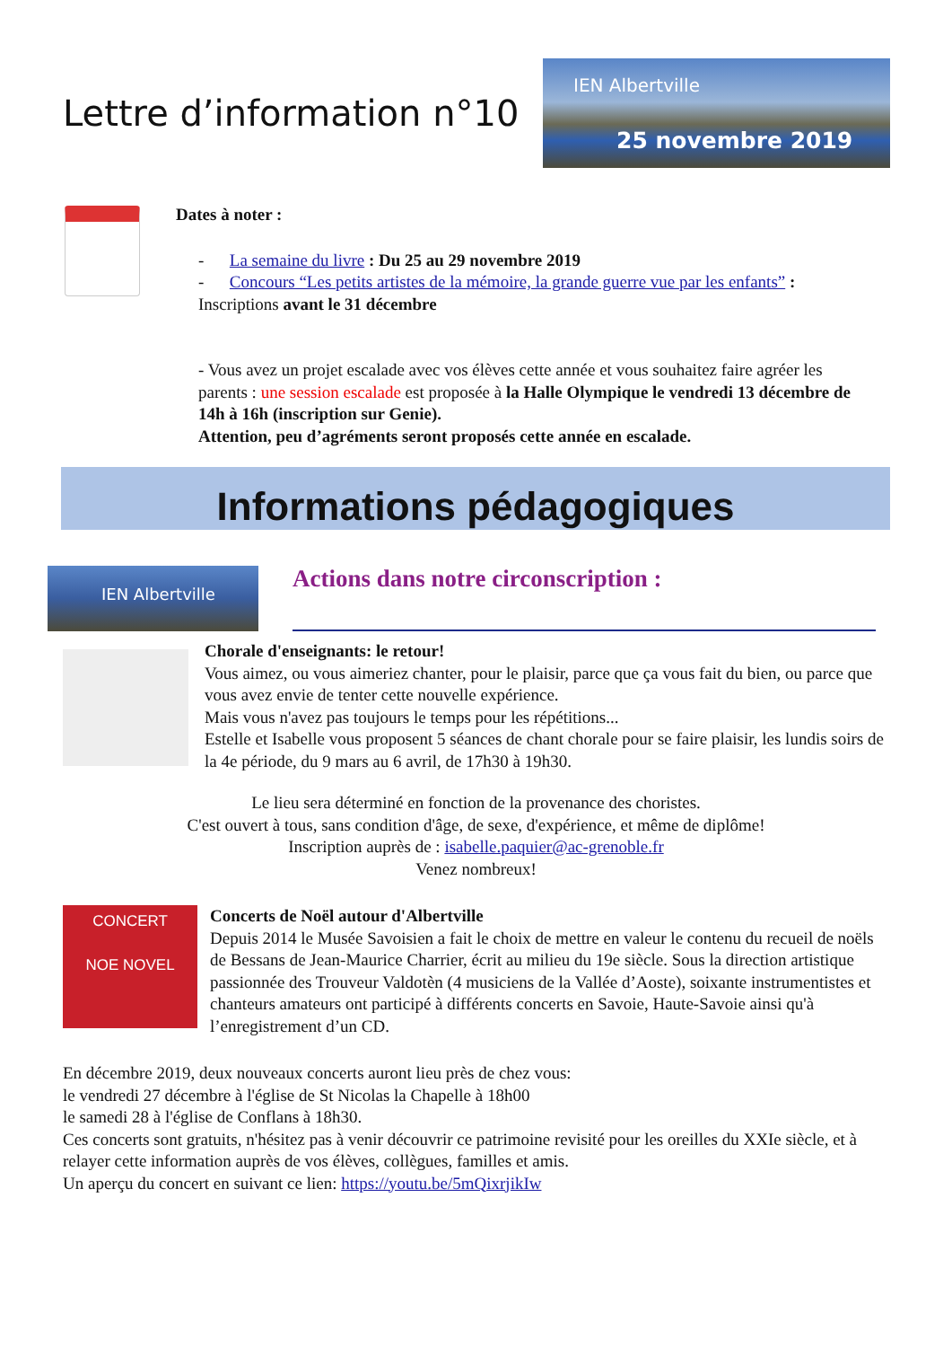Lettre d’information n°10
IEN Albertville
25 novembre 2019
Dates à noter :
- La semaine du livre : Du 25 au 29 novembre 2019
- Concours “Les petits artistes de la mémoire, la grande guerre vue par les enfants” :
Inscriptions avant le 31 décembre
- Vous avez un projet escalade avec vos élèves cette année et vous souhaitez faire agréer les parents : une session escalade est proposée à la Halle Olympique le vendredi 13 décembre de 14h à 16h (inscription sur Genie).
Attention, peu d’agréments seront proposés cette année en escalade.
Informations pédagogiques
IEN Albertville
Actions dans notre circonscription :
Chorale d'enseignants: le retour!
Vous aimez, ou vous aimeriez chanter, pour le plaisir, parce que ça vous fait du bien, ou parce que vous avez envie de tenter cette nouvelle expérience.
Mais vous n'avez pas toujours le temps pour les répétitions...
Estelle et Isabelle vous proposent 5 séances de chant chorale pour se faire plaisir, les lundis soirs de la 4e période, du 9 mars au 6 avril, de 17h30 à 19h30.
Le lieu sera déterminé en fonction de la provenance des choristes.
C'est ouvert à tous, sans condition d'âge, de sexe, d'expérience, et même de diplôme!
Inscription auprès de : isabelle.paquier@ac-grenoble.fr
Venez nombreux!
CONCERT
NOE NOVEL
Concerts de Noël autour d'Albertville
Depuis 2014 le Musée Savoisien a fait le choix de mettre en valeur le contenu du recueil de noëls de Bessans de Jean-Maurice Charrier, écrit au milieu du 19e siècle. Sous la direction artistique passionnée des Trouveur Valdotèn (4 musiciens de la Vallée d’Aoste), soixante instrumentistes et chanteurs amateurs ont participé à différents concerts en Savoie, Haute-Savoie ainsi qu'à l’enregistrement d’un CD.
En décembre 2019, deux nouveaux concerts auront lieu près de chez vous:
le vendredi 27 décembre à l'église de St Nicolas la Chapelle à 18h00
le samedi 28 à l'église de Conflans à 18h30.
Ces concerts sont gratuits, n'hésitez pas à venir découvrir ce patrimoine revisité pour les oreilles du XXIe siècle, et à relayer cette information auprès de vos élèves, collègues, familles et amis.
Un aperçu du concert en suivant ce lien: https://youtu.be/5mQixrjikIw